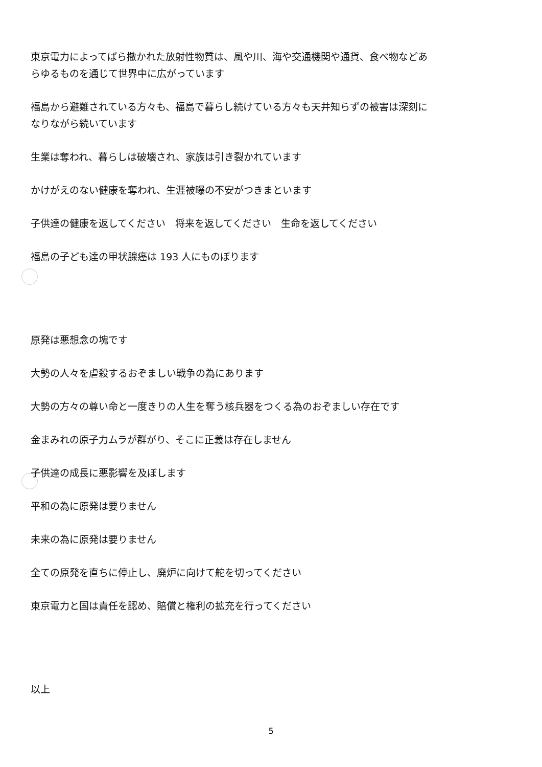東京電力によってばら撒かれた放射性物質は、風や川、海や交通機関や通貨、食べ物などあらゆるものを通じて世界中に広がっています
福島から避難されている方々も、福島で暮らし続けている方々も天井知らずの被害は深刻になりながら続いています
生業は奪われ、暮らしは破壊され、家族は引き裂かれています
かけがえのない健康を奪われ、生涯被曝の不安がつきまといます
子供達の健康を返してください　将来を返してください　生命を返してください
福島の子ども達の甲状腺癌は 193 人にものぼります
原発は悪想念の塊です
大勢の人々を虐殺するおぞましい戦争の為にあります
大勢の方々の尊い命と一度きりの人生を奪う核兵器をつくる為のおぞましい存在です
金まみれの原子力ムラが群がり、そこに正義は存在しません
子供達の成長に悪影響を及ぼします
平和の為に原発は要りません
未来の為に原発は要りません
全ての原発を直ちに停止し、廃炉に向けて舵を切ってください
東京電力と国は責任を認め、賠償と権利の拡充を行ってください
以上
5